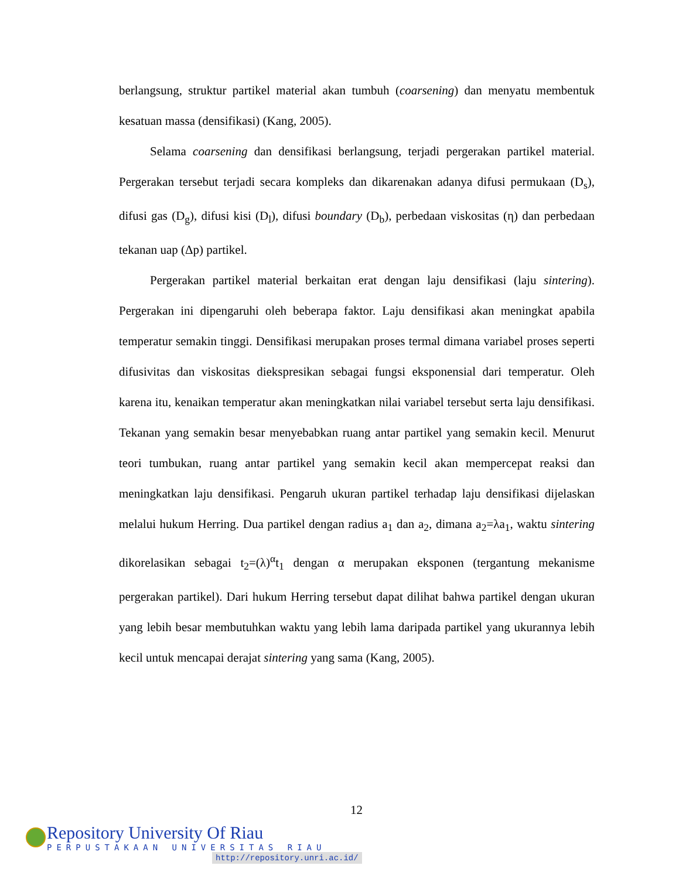berlangsung, struktur partikel material akan tumbuh (coarsening) dan menyatu membentuk kesatuan massa (densifikasi) (Kang, 2005).
Selama coarsening dan densifikasi berlangsung, terjadi pergerakan partikel material. Pergerakan tersebut terjadi secara kompleks dan dikarenakan adanya difusi permukaan (D<sub>s</sub>), difusi gas (D<sub>g</sub>), difusi kisi (D<sub>l</sub>), difusi boundary (D<sub>b</sub>), perbedaan viskositas (η) dan perbedaan tekanan uap (Δp) partikel.
Pergerakan partikel material berkaitan erat dengan laju densifikasi (laju sintering). Pergerakan ini dipengaruhi oleh beberapa faktor. Laju densifikasi akan meningkat apabila temperatur semakin tinggi. Densifikasi merupakan proses termal dimana variabel proses seperti difusivitas dan viskositas diekspresikan sebagai fungsi eksponensial dari temperatur. Oleh karena itu, kenaikan temperatur akan meningkatkan nilai variabel tersebut serta laju densifikasi. Tekanan yang semakin besar menyebabkan ruang antar partikel yang semakin kecil. Menurut teori tumbukan, ruang antar partikel yang semakin kecil akan mempercepat reaksi dan meningkatkan laju densifikasi. Pengaruh ukuran partikel terhadap laju densifikasi dijelaskan melalui hukum Herring. Dua partikel dengan radius a<sub>1</sub> dan a<sub>2</sub>, dimana a<sub>2</sub>=λa<sub>1</sub>, waktu sintering dikorelasikan sebagai t<sub>2</sub>=(λ)<sup>α</sup>t<sub>1</sub> dengan α merupakan eksponen (tergantung mekanisme pergerakan partikel). Dari hukum Herring tersebut dapat dilihat bahwa partikel dengan ukuran yang lebih besar membutuhkan waktu yang lebih lama daripada partikel yang ukurannya lebih kecil untuk mencapai derajat sintering yang sama (Kang, 2005).
12
Repository University Of Riau
PERPUSTAKAAN UNIVERSITAS RIAU
http://repository.unri.ac.id/